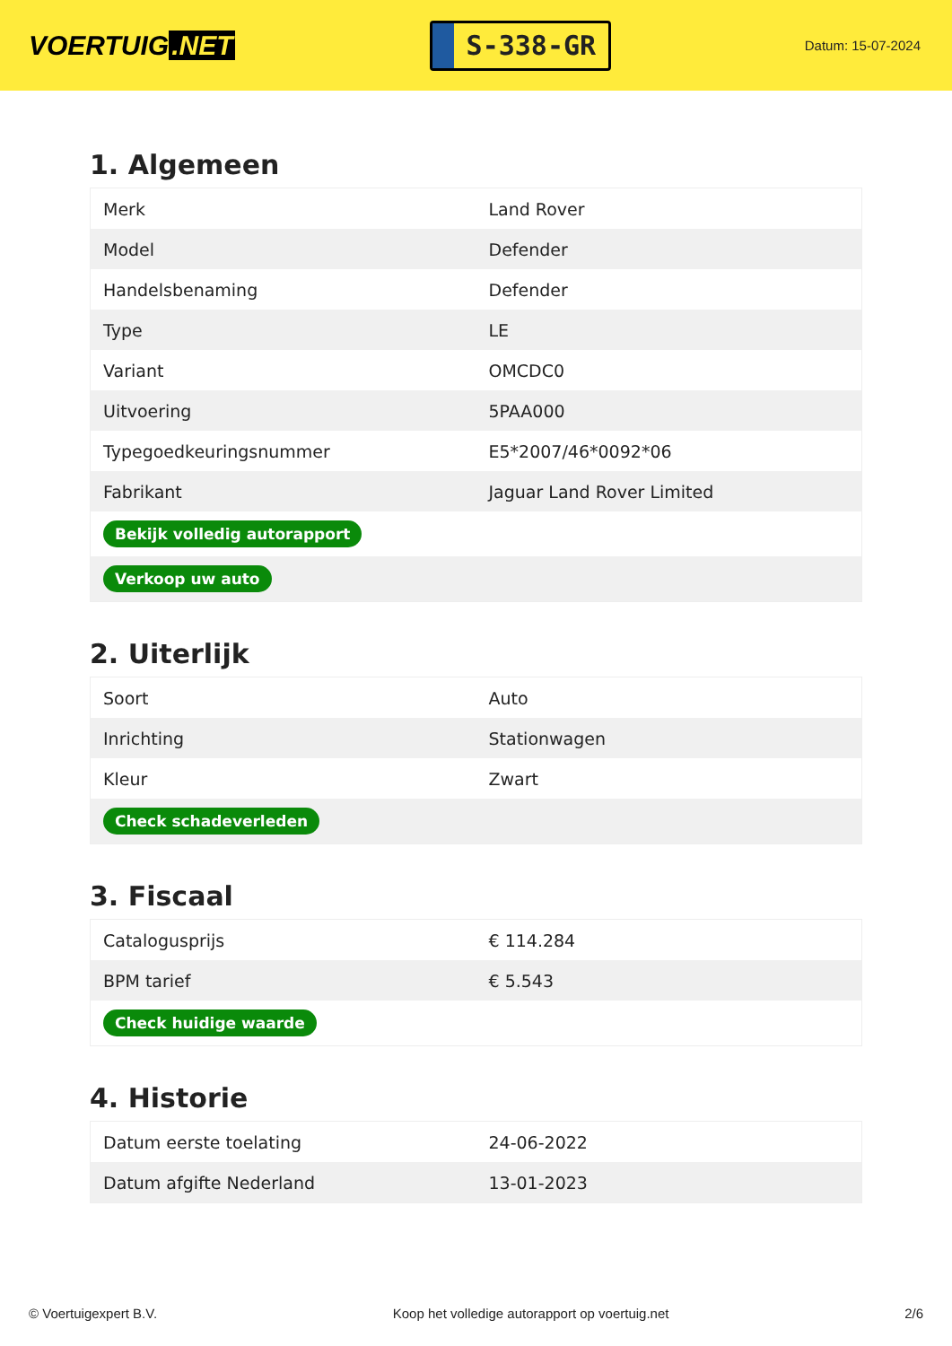VOERTUIG.NET
S-338-GR
Datum: 15-07-2024
1. Algemeen
| Merk | Land Rover |
| Model | Defender |
| Handelsbenaming | Defender |
| Type | LE |
| Variant | OMCDC0 |
| Uitvoering | 5PAA000 |
| Typegoedkeuringsnummer | E5*2007/46*0092*06 |
| Fabrikant | Jaguar Land Rover Limited |
| Bekijk volledig autorapport | |
| Verkoop uw auto | |
2. Uiterlijk
| Soort | Auto |
| Inrichting | Stationwagen |
| Kleur | Zwart |
| Check schadeverleden | |
3. Fiscaal
| Catalogusprijs | € 114.284 |
| BPM tarief | € 5.543 |
| Check huidige waarde | |
4. Historie
| Datum eerste toelating | 24-06-2022 |
| Datum afgifte Nederland | 13-01-2023 |
© Voertuigexpert B.V. Koop het volledige autorapport op voertuig.net 2/6